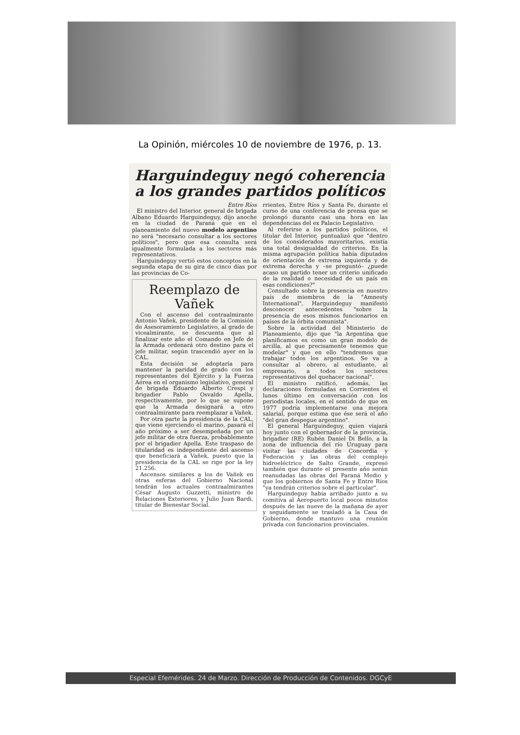La Opinión, miércoles 10 de noviembre de 1976, p. 13.
Harguindeguy negó coherencia a los grandes partidos políticos
Entre Ríos
El ministro del Interior, general de brigada Albano Eduardo Harguindeguy, dijo anoche en la ciudad de Paraná que en el planeamiento del nuevo modelo argentino no será "necesario consultar a los sectores políticos", pero que esa consulta será igualmente formulada a los sectores más representativos.
Harguindeguy vertió estos conceptos en la segunda etapa de su gira de cinco días por las provincias de Co-
Reemplazo de Vañek
Con el ascenso del contraalmirante Antonio Vañek, presidente de la Comisión de Asesoramiento Legislativo, al grado de vicealmirante, se descuenta que al finalizar este año el Comando en Jefe de la Armada ordenará otro destino para el jefe militar, según trascendió ayer en la CAL.
Esta decisión se adoptaría para mantener la paridad de grado con los representantes del Ejército y la Fuerza Aérea en el organismo legislativo, general de brigada Eduardo Alberto Crespi y brigadier Pablo Osvaldo Apella, respectivamente, por lo que se supone que la Armada designará a otro contraalmirante para reemplazar a Vañek.
Por otra parte la presidencia de la CAL, que viene ejerciendo el marino, pasará el año próximo a ser desempeñada por un jefe militar de otra fuerza, probablemente por el brigadier Apella. Este traspaso de titularidad es independiente del ascenso que beneficiará a Vañek, puesto que la presidencia de la CAL se rige por la ley 21.256.
Ascensos similares a los de Vañek en otras esferas del Gobierno Nacional tendrán los actuales contraalmirantes César Augusto Guzzetti, ministro de Relaciones Exteriores, y Julio Juan Bardi, titular de Bienestar Social.
rrientes, Entre Ríos y Santa Fe, durante el curso de una conferencia de prensa que se prolongó durante casi una hora en las dependencias del ex Palacio Legislativo.
Al referirse a los partidos políticos, el titular del Interior, puntualizó que "dentro de los considerados mayoritarios, existía una total desigualdad de criterios. En la misma agrupación política había diputados de orientación de extrema izquierda y de extrema derecha y –se preguntó– ¿puede acaso un partido tener un criterio unificado de la realidad o necesidad de un país en esas condiciones?"
Consultado sobre la presencia en nuestro país de miembros de la "Amnesty International", Harguindeguy manifestó desconocer antecedentes "sobre la presencia de esos mismos funcionarios en países de la órbita comunista".
Sobre la actividad del Ministerio de Planeamiento, dijo que "la Argentina que planificamos es como un gran modelo de arcilla, al que precisamente tenemos que modelar" y que en ello "tendremos que trabajar todos los argentinos. Se va a consultar al obrero, al estudiante, al empresario, a todos los sectores representativos del quehacer nacional".
El ministro ratificó, además, las declaraciones formuladas en Corrientes el lunes último en conversación con los periodistas locales, en el sentido de que en 1977 podría implementarse una mejora salarial, porque estima que ése será el año "del gran despegue argentino".
El general Harguindeguy, quien viajará hoy junto con el gobernador de la provincia, brigadier (RE) Rubén Daniel Di Bello, a la zona de influencia del río Uruguay para visitar las ciudades de Concordia y Federación y las obras del complejo hidroeléctrico de Salto Grande, expresó también que durante el presente año serán reanudadas las obras del Paraná Medio y que los gobiernos de Santa Fe y Entre Ríos "ya tendrán criterios sobre el particular".
Harguindeguy había arribado junto a su comitiva al Aeropuerto local pocos minutos después de las nueve de la mañana de ayer y seguidamente se trasladó a la Casa de Gobierno, donde mantuvo una reunión privada con funcionarios provinciales.
Especial Efemérides. 24 de Marzo. Dirección de Producción de Contenidos. DGCyE